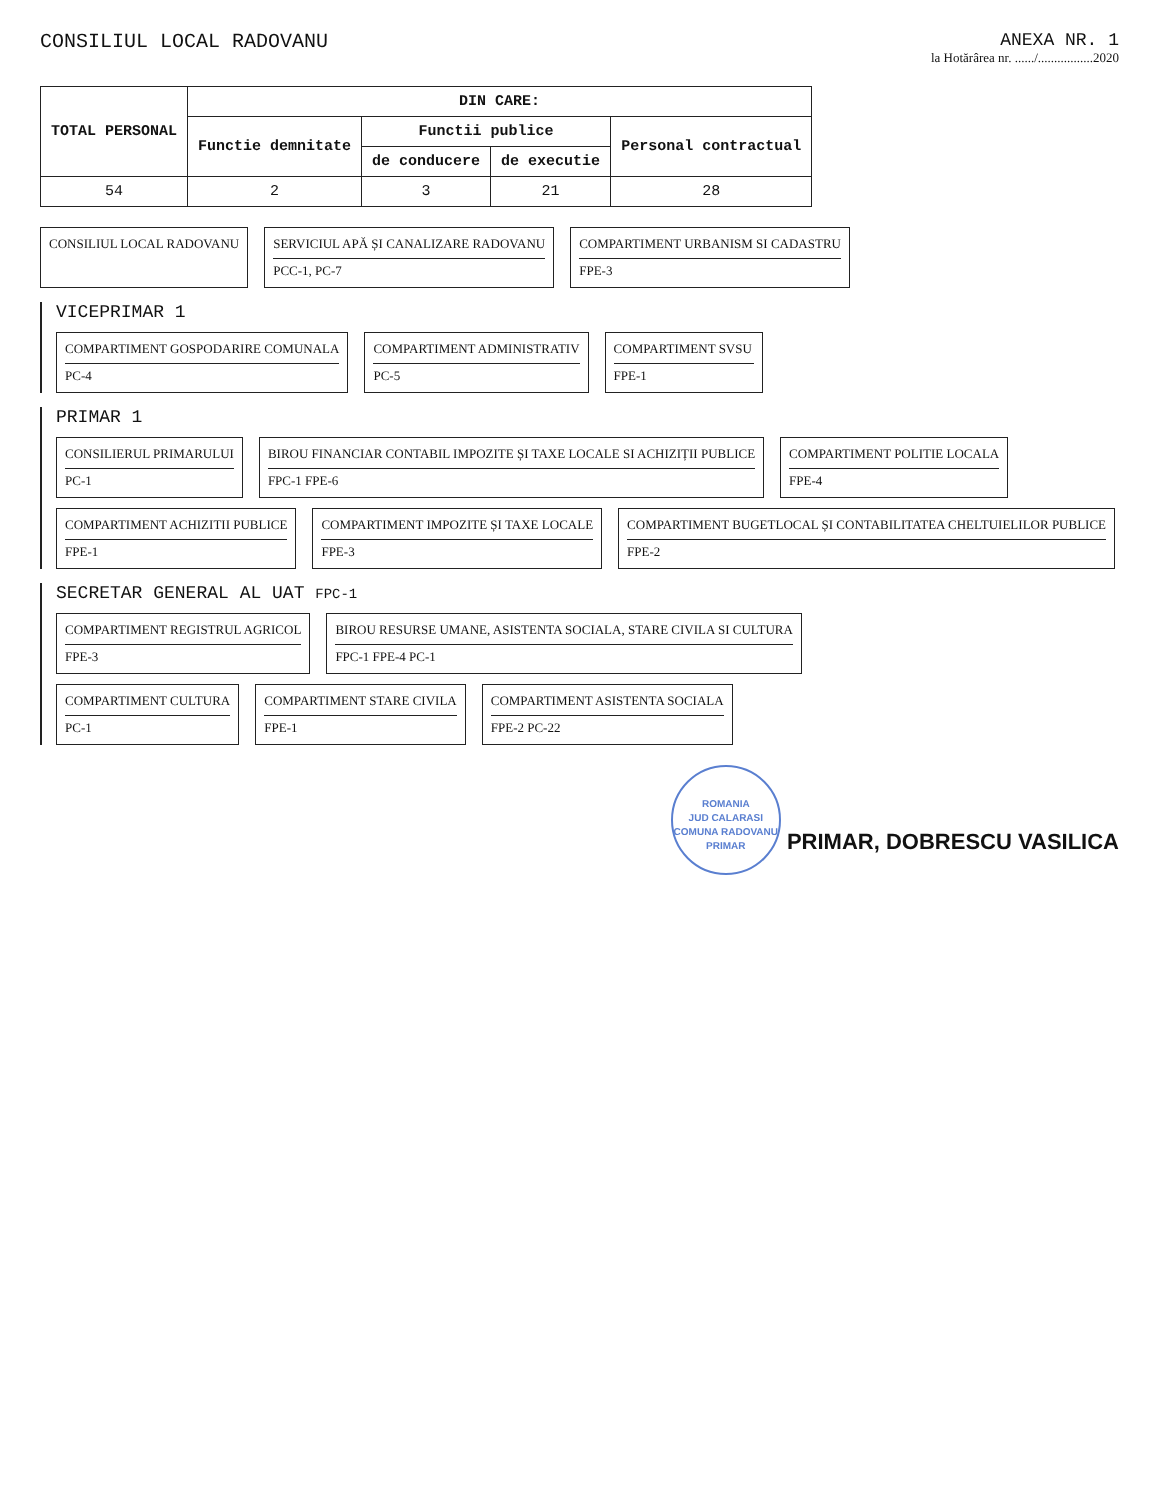CONSILIUL LOCAL RADOVANU ANEXA NR. 1
la Hotărârea nr. ....../.................2020
| TOTAL PERSONAL | DIN CARE: | | | |
| --- | --- | --- | --- | --- |
| | Functie demnitate | Functii publice | | Personal contractual |
| | | de conducere | de executie | |
| 54 | 2 | 3 | 21 | 28 |
CONSILIUL LOCAL RADOVANU
SERVICIUL APĂ ȘI CANALIZARE RADOVANU
PCC-1, PC-7
COMPARTIMENT URBANISM SI CADASTRU
FPE-3
VICEPRIMAR 1
COMPARTIMENT GOSPODARIRE COMUNALA
PC-4
COMPARTIMENT ADMINISTRATIV
PC-5
COMPARTIMENT SVSU
FPE-1
PRIMAR 1
CONSILIERUL PRIMARULUI
PC-1
BIROU FINANCIAR CONTABIL IMPOZITE ȘI TAXE LOCALE SI ACHIZIȚII PUBLICE
FPC-1 FPE-6
COMPARTIMENT POLITIE LOCALA
FPE-4
COMPARTIMENT ACHIZITII PUBLICE
FPE-1
COMPARTIMENT IMPOZITE ȘI TAXE LOCALE
FPE-3
COMPARTIMENT BUGETLOCAL ȘI CONTABILITATEA CHELTUIELILOR PUBLICE
FPE-2
SECRETAR GENERAL AL UAT FPC-1
COMPARTIMENT REGISTRUL AGRICOL
FPE-3
BIROU RESURSE UMANE, ASISTENTA SOCIALA, STARE CIVILA SI CULTURA
FPC-1 FPE-4 PC-1
COMPARTIMENT CULTURA
PC-1
COMPARTIMENT STARE CIVILA
FPE-1
COMPARTIMENT ASISTENTA SOCIALA
FPE-2 PC-22
ROMANIA
JUD CALARASI
COMUNA RADOVANU
PRIMAR PRIMAR, DOBRESCU VASILICA